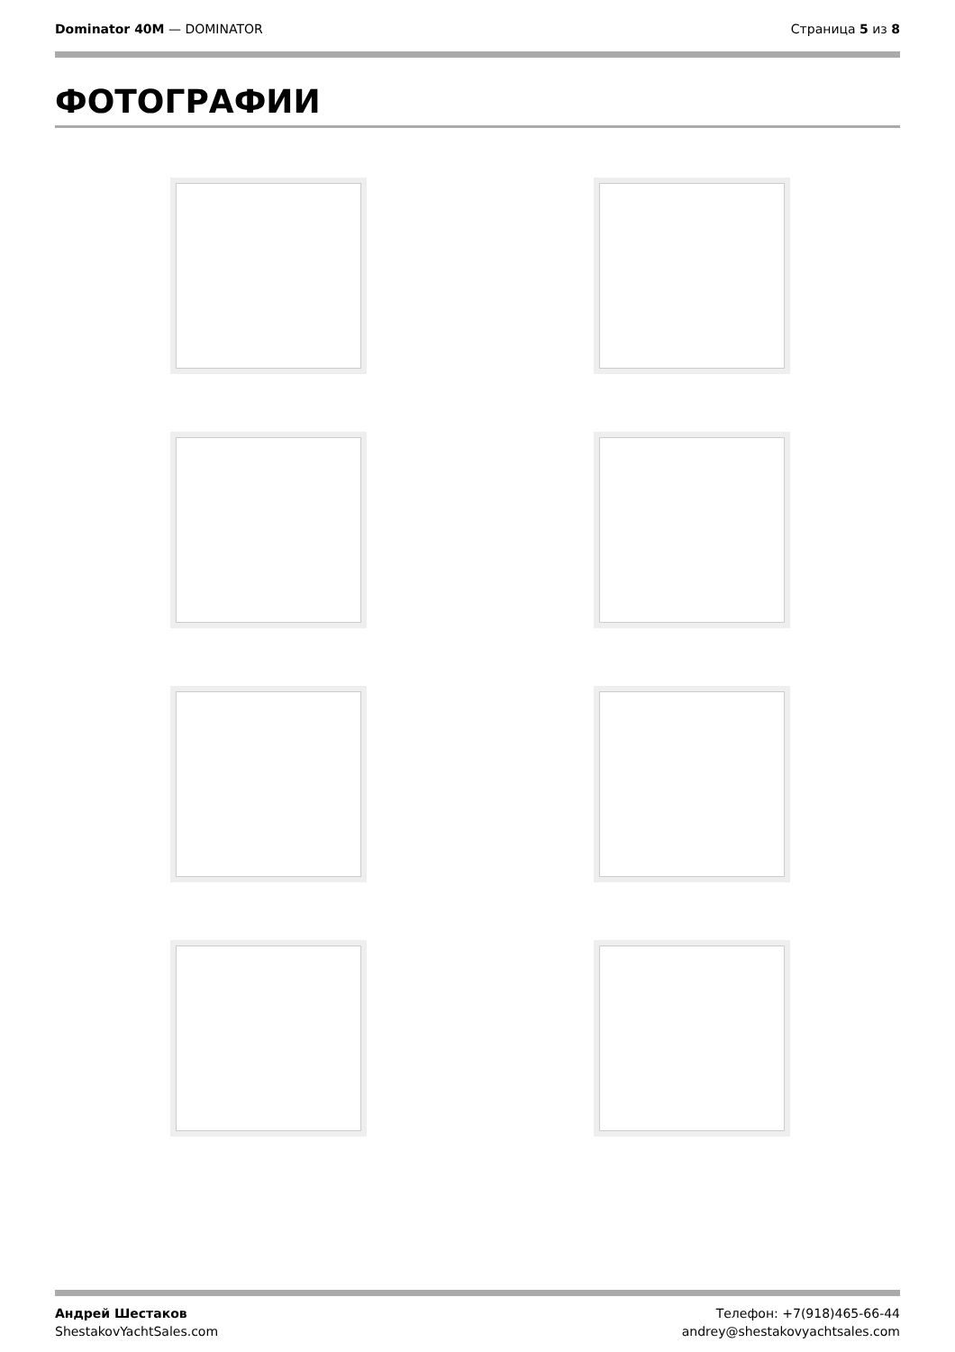Dominator 40M — DOMINATOR Страница 5 из 8
ФОТОГРАФИИ
Андрей Шестаков
ShestakovYachtSales.com
Телефон: +7(918)465-66-44
andrey@shestakovyachtsales.com